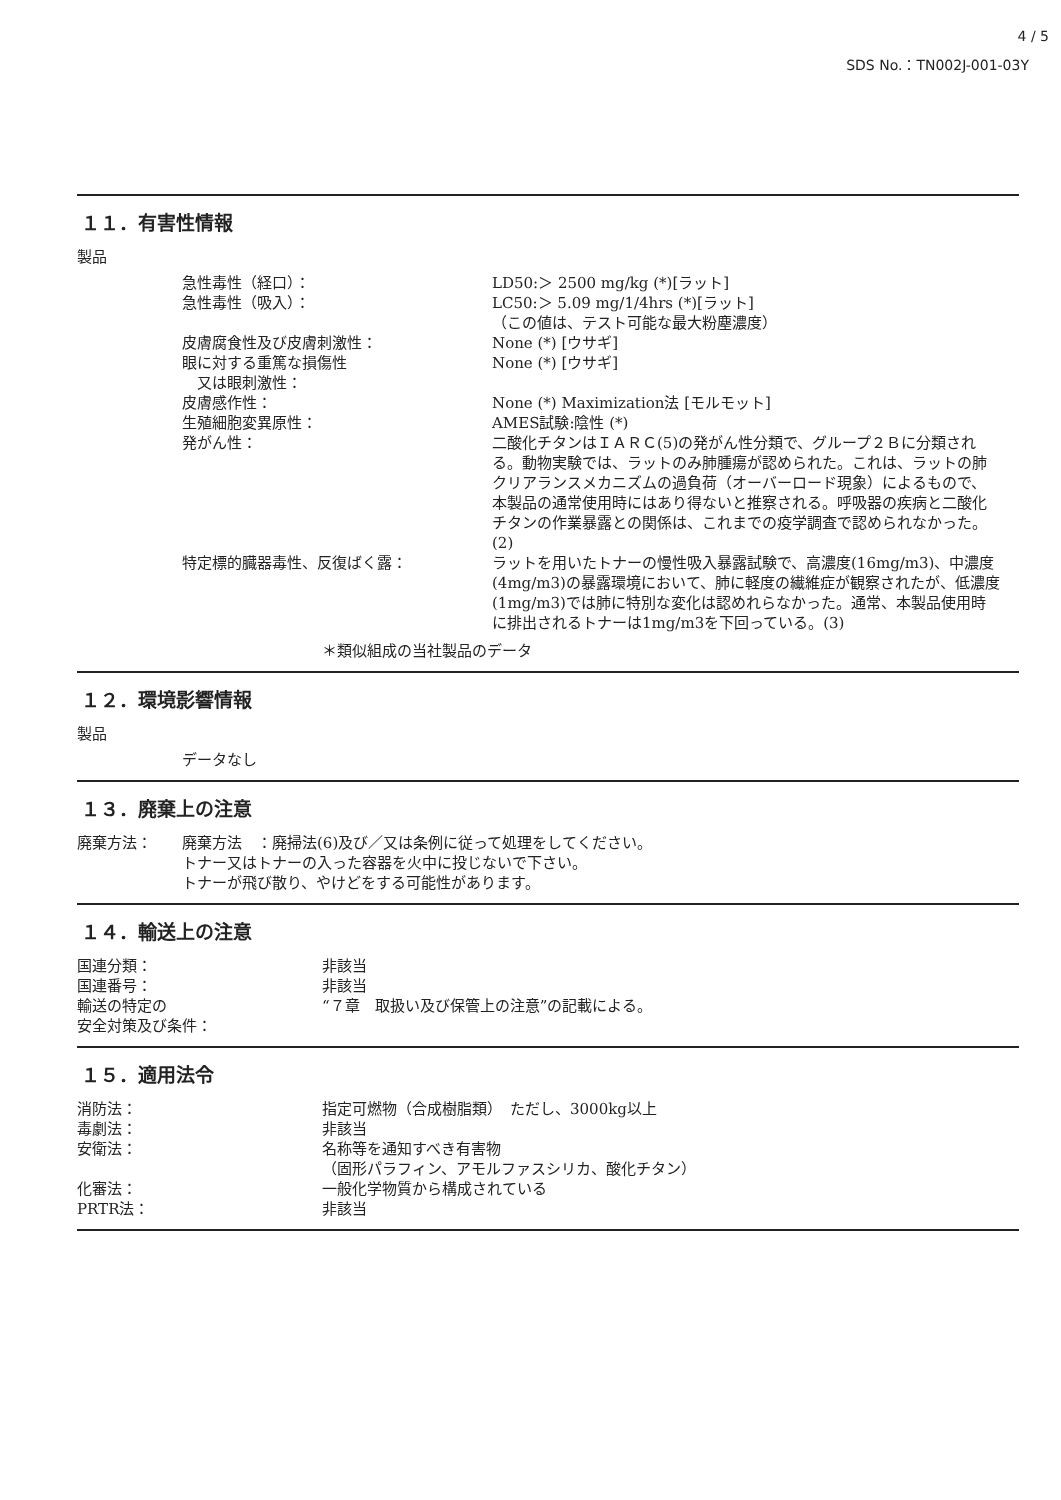4 / 5
SDS No.：TN002J-001-03Y
１１．有害性情報
製品
| 急性毒性（経口）： | LD50:＞ 2500 mg/kg (*)[ラット] |
| 急性毒性（吸入）： | LC50:＞ 5.09 mg/1/4hrs (*)[ラット] （この値は、テスト可能な最大粉塵濃度） |
| 皮膚腐食性及び皮膚刺激性： | None (*) [ウサギ] |
| 眼に対する重篤な損傷性 又は眼刺激性： | None (*) [ウサギ] |
| 皮膚感作性： | None (*) Maximization法 [モルモット] |
| 生殖細胞変異原性： | AMES試験:陰性 (*) |
| 発がん性： | 二酸化チタンはＩＡＲＣ(5)の発がん性分類で、グループ２Ｂに分類される。動物実験では、ラットのみ肺腫瘍が認められた。これは、ラットの肺クリアランスメカニズムの過負荷（オーバーロード現象）によるもので、本製品の通常使用時にはあり得ないと推察される。呼吸器の疾病と二酸化チタンの作業暴露との関係は、これまでの疫学調査で認められなかった。(2) |
| 特定標的臓器毒性、反復ばく露： | ラットを用いたトナーの慢性吸入暴露試験で、高濃度(16mg/m3)、中濃度(4mg/m3)の暴露環境において、肺に軽度の繊維症が観察されたが、低濃度(1mg/m3)では肺に特別な変化は認めれらなかった。通常、本製品使用時に排出されるトナーは1mg/m3を下回っている。(3) |
＊類似組成の当社製品のデータ
１２．環境影響情報
製品
データなし
１３．廃棄上の注意
| 廃棄方法： | 廃棄方法 ：廃掃法(6)及び／又は条例に従って処理をしてください。 トナー又はトナーの入った容器を火中に投じないで下さい。 トナーが飛び散り、やけどをする可能性があります。 |
１４．輸送上の注意
| 国連分類： | 非該当 |
| 国連番号： | 非該当 |
| 輸送の特定の 安全対策及び条件： | “７章 取扱い及び保管上の注意”の記載による。 |
１５．適用法令
| 消防法： | 指定可燃物（合成樹脂類） ただし、3000kg以上 |
| 毒劇法： | 非該当 |
| 安衛法： | 名称等を通知すべき有害物 （固形パラフィン、アモルファスシリカ、酸化チタン） |
| 化審法： | 一般化学物質から構成されている |
| PRTR法： | 非該当 |